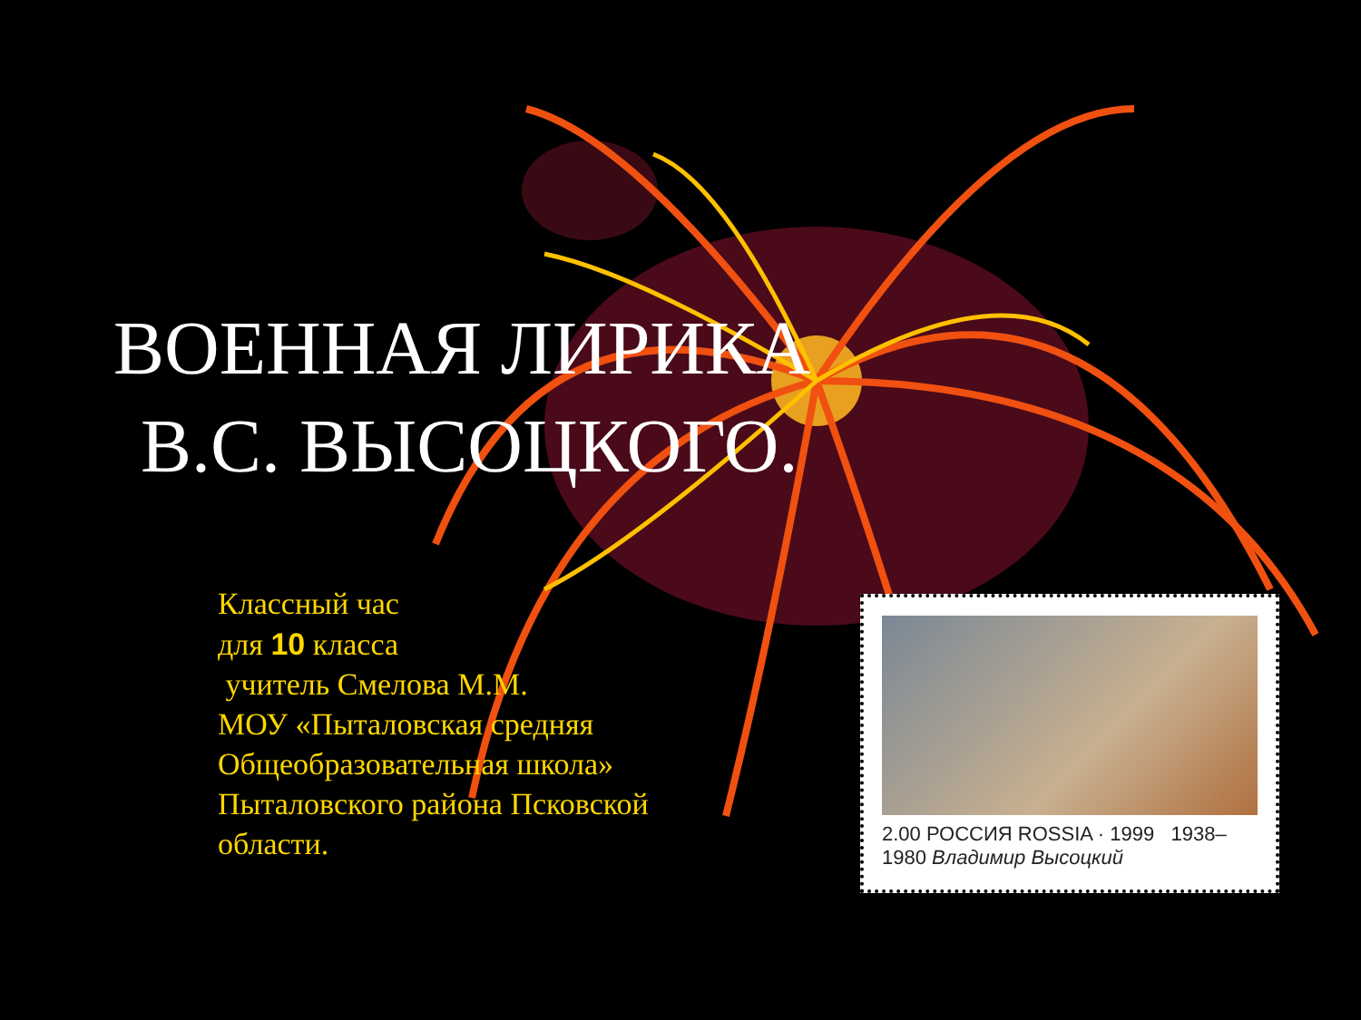ВОЕННАЯ ЛИРИКА
В.С. ВЫСОЦКОГО.
Классный час
для 10 класса
учитель Смелова М.М.
МОУ «Пыталовская средняя Общеобразовательная школа» Пыталовского района Псковской области.
2.00 РОССИЯ ROSSIA · 1999 1938–1980 Владимир Высоцкий